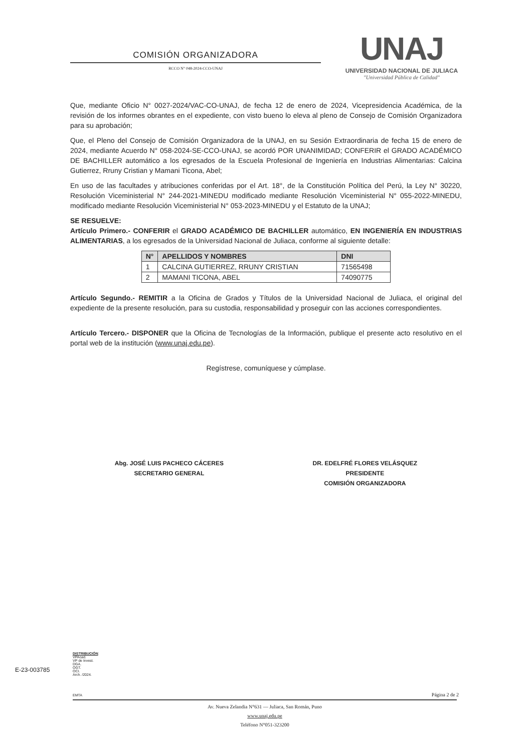COMISIÓN ORGANIZADORA
RCCO N° 048-2024-CCO-UNAJ
UNAJ
UNIVERSIDAD NACIONAL DE JULIACA
"Universidad Pública de Calidad"
Que, mediante Oficio N° 0027-2024/VAC-CO-UNAJ, de fecha 12 de enero de 2024, Vicepresidencia Académica, de la revisión de los informes obrantes en el expediente, con visto bueno lo eleva al pleno de Consejo de Comisión Organizadora para su aprobación;
Que, el Pleno del Consejo de Comisión Organizadora de la UNAJ, en su Sesión Extraordinaria de fecha 15 de enero de 2024, mediante Acuerdo N° 058-2024-SE-CCO-UNAJ, se acordó POR UNANIMIDAD; CONFERIR el GRADO ACADÉMICO DE BACHILLER automático a los egresados de la Escuela Profesional de Ingeniería en Industrias Alimentarias: Calcina Gutierrez, Rruny Cristian y Mamani Ticona, Abel;
En uso de las facultades y atribuciones conferidas por el Art. 18°, de la Constitución Política del Perú, la Ley N° 30220, Resolución Viceministerial N° 244-2021-MINEDU modificado mediante Resolución Viceministerial N° 055-2022-MINEDU, modificado mediante Resolución Viceministerial N° 053-2023-MINEDU y el Estatuto de la UNAJ;
SE RESUELVE:
Artículo Primero.- CONFERIR el GRADO ACADÉMICO DE BACHILLER automático, EN INGENIERÍA EN INDUSTRIAS ALIMENTARIAS, a los egresados de la Universidad Nacional de Juliaca, conforme al siguiente detalle:
| N° | APELLIDOS Y NOMBRES | DNI |
| --- | --- | --- |
| 1 | CALCINA GUTIERREZ, RRUNY CRISTIAN | 71565498 |
| 2 | MAMANI TICONA, ABEL | 74090775 |
Artículo Segundo.- REMITIR a la Oficina de Grados y Títulos de la Universidad Nacional de Juliaca, el original del expediente de la presente resolución, para su custodia, responsabilidad y proseguir con las acciones correspondientes.
Artículo Tercero.- DISPONER que la Oficina de Tecnologías de la Información, publique el presente acto resolutivo en el portal web de la institución (www.unaj.edu.pe).
Regístrese, comuníquese y cúmplase.
Abg. JOSÉ LUIS PACHECO CÁCERES
SECRETARIO GENERAL
DR. EDELFRÉ FLORES VELÁSQUEZ
PRESIDENTE
COMISIÓN ORGANIZADORA
DISTRIBUCIÓN:
VPAcad.
VP de Invest.
DGA.
OGT.
OCI.
Arch. /2024.
E-23-003785
EMTA
Página 2 de 2
Av. Nueva Zelandia N°631 — Juliaca, San Román, Puno
www.unaj.edu.pe
Teléfono N°051-323200